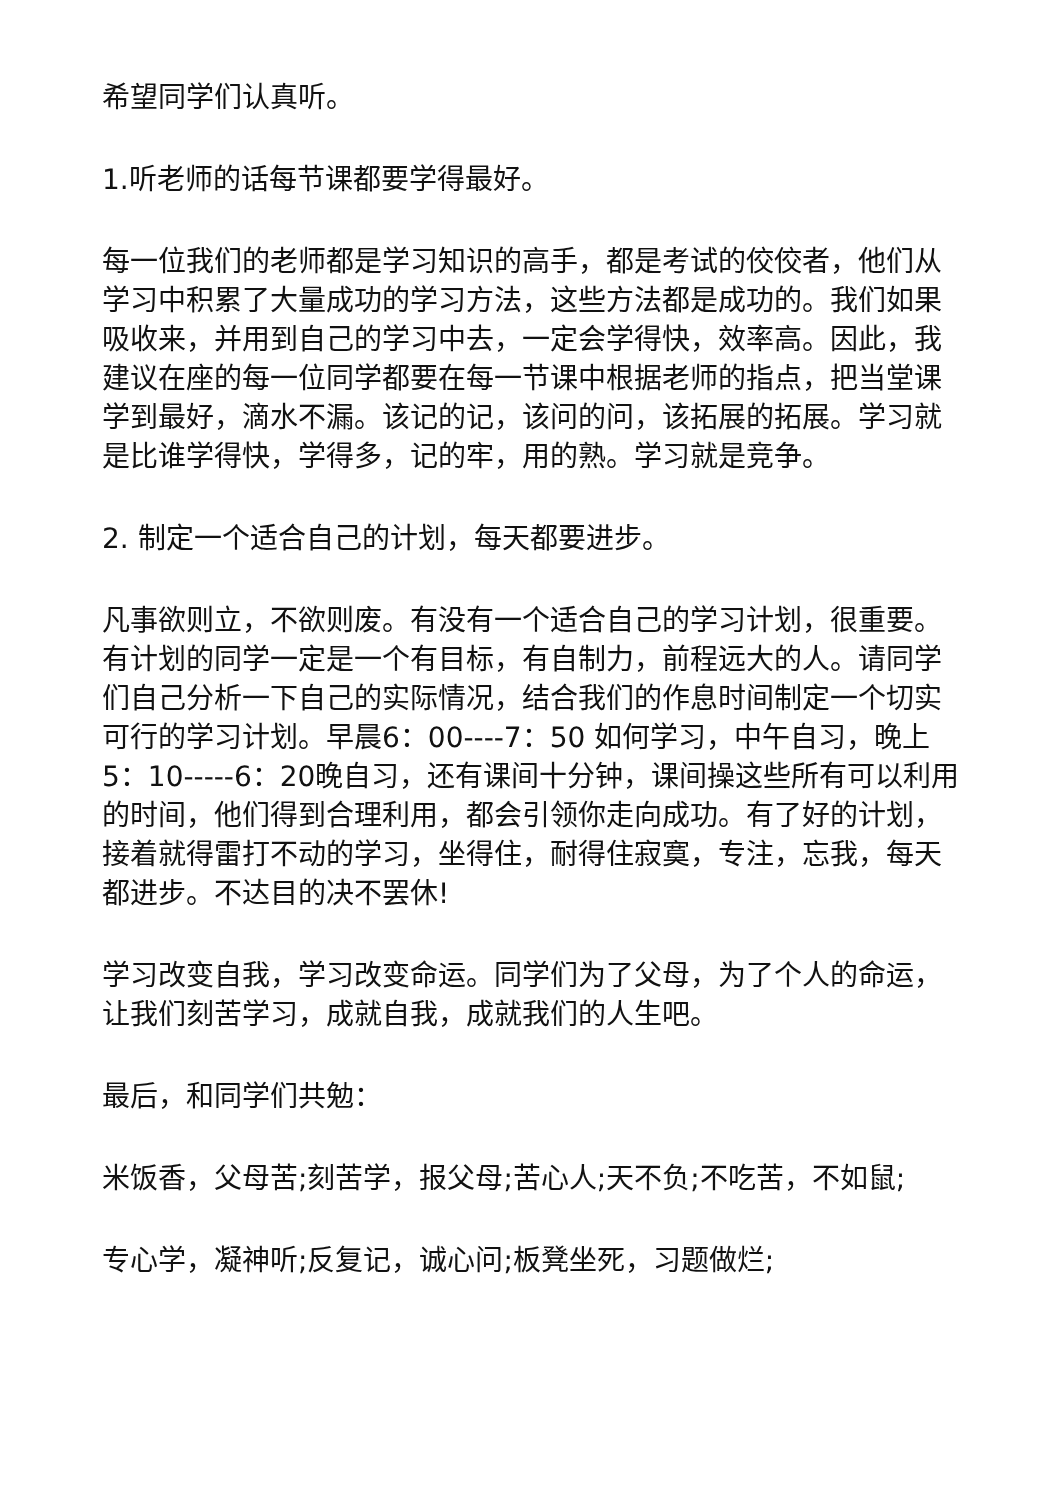希望同学们认真听。
1.听老师的话每节课都要学得最好。
每一位我们的老师都是学习知识的高手，都是考试的佼佼者，他们从学习中积累了大量成功的学习方法，这些方法都是成功的。我们如果吸收来，并用到自己的学习中去，一定会学得快，效率高。因此，我建议在座的每一位同学都要在每一节课中根据老师的指点，把当堂课学到最好，滴水不漏。该记的记，该问的问，该拓展的拓展。学习就是比谁学得快，学得多，记的牢，用的熟。学习就是竞争。
2. 制定一个适合自己的计划，每天都要进步。
凡事欲则立，不欲则废。有没有一个适合自己的学习计划，很重要。有计划的同学一定是一个有目标，有自制力，前程远大的人。请同学们自己分析一下自己的实际情况，结合我们的作息时间制定一个切实可行的学习计划。早晨6：00----7：50 如何学习，中午自习，晚上5：10-----6：20晚自习，还有课间十分钟，课间操这些所有可以利用的时间，他们得到合理利用，都会引领你走向成功。有了好的计划，接着就得雷打不动的学习，坐得住，耐得住寂寞，专注，忘我，每天都进步。不达目的决不罢休!
学习改变自我，学习改变命运。同学们为了父母，为了个人的命运，让我们刻苦学习，成就自我，成就我们的人生吧。
最后，和同学们共勉：
米饭香，父母苦;刻苦学，报父母;苦心人;天不负;不吃苦，不如鼠;
专心学，凝神听;反复记，诚心问;板凳坐死，习题做烂;